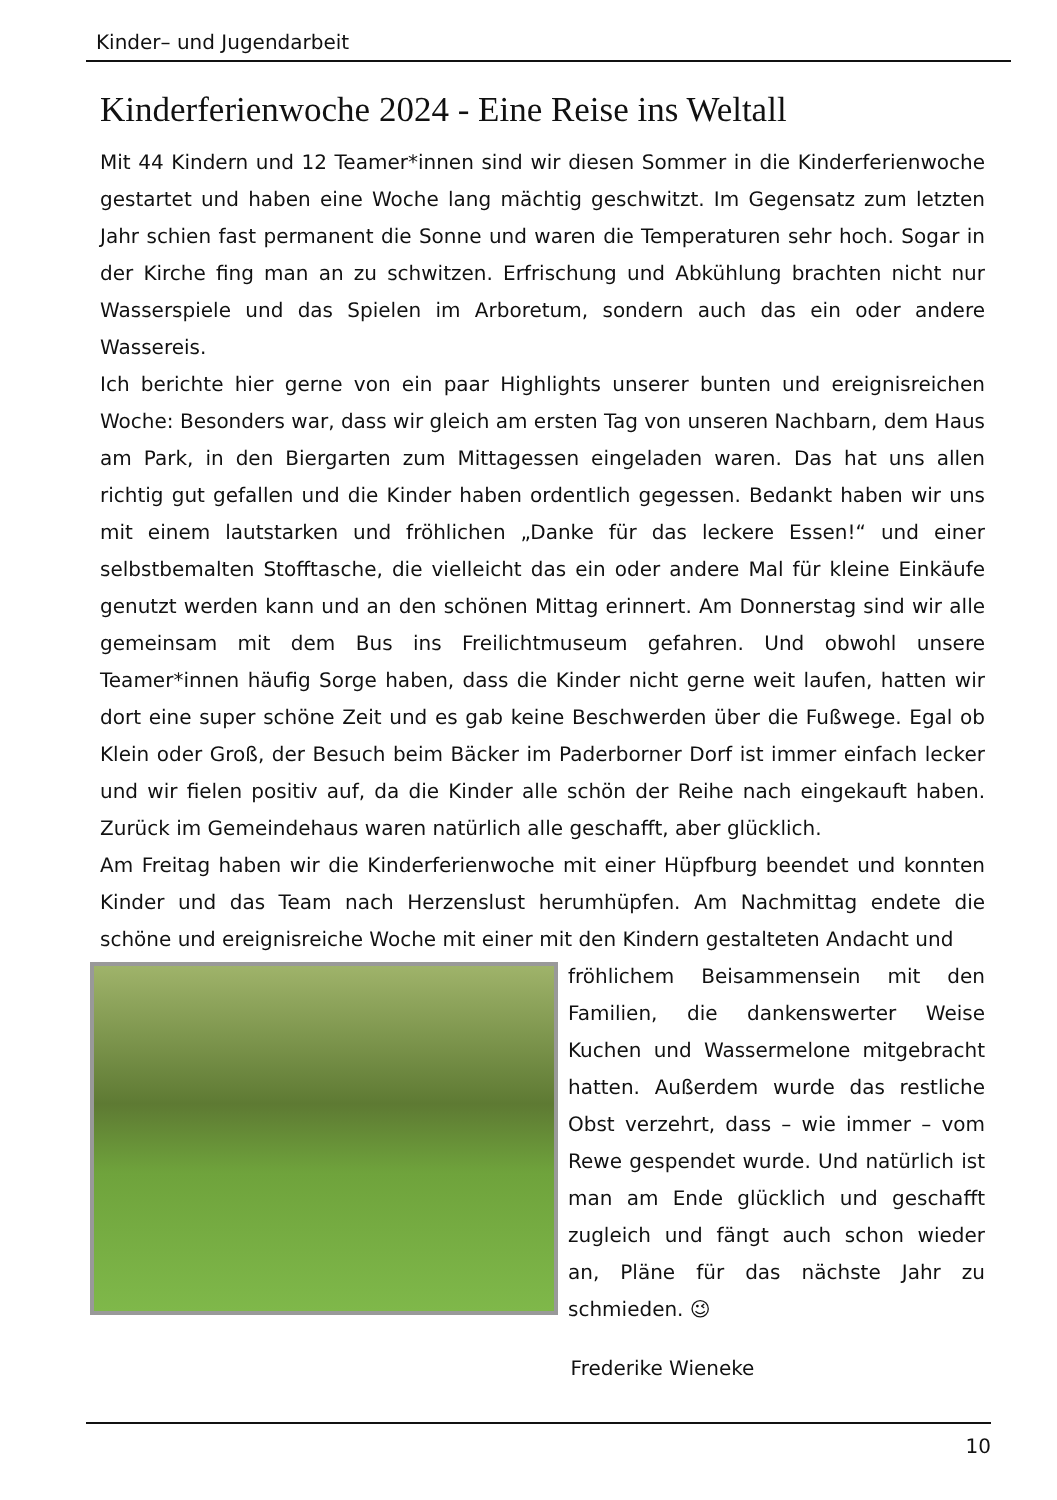Kinder– und Jugendarbeit
Kinderferienwoche 2024 - Eine Reise ins Weltall
Mit 44 Kindern und 12 Teamer*innen sind wir diesen Sommer in die Kinderferienwoche gestartet und haben eine Woche lang mächtig geschwitzt. Im Gegensatz zum letzten Jahr schien fast permanent die Sonne und waren die Temperaturen sehr hoch. Sogar in der Kirche fing man an zu schwitzen. Erfrischung und Abkühlung brachten nicht nur Wasserspiele und das Spielen im Arboretum, sondern auch das ein oder andere Wassereis.
Ich berichte hier gerne von ein paar Highlights unserer bunten und ereignisreichen Woche: Besonders war, dass wir gleich am ersten Tag von unseren Nachbarn, dem Haus am Park, in den Biergarten zum Mittagessen eingeladen waren. Das hat uns allen richtig gut gefallen und die Kinder haben ordentlich gegessen. Bedankt haben wir uns mit einem lautstarken und fröhlichen „Danke für das leckere Essen!“ und einer selbstbemalten Stofftasche, die vielleicht das ein oder andere Mal für kleine Einkäufe genutzt werden kann und an den schönen Mittag erinnert. Am Donnerstag sind wir alle gemeinsam mit dem Bus ins Freilichtmuseum gefahren. Und obwohl unsere Teamer*innen häufig Sorge haben, dass die Kinder nicht gerne weit laufen, hatten wir dort eine super schöne Zeit und es gab keine Beschwerden über die Fußwege. Egal ob Klein oder Groß, der Besuch beim Bäcker im Paderborner Dorf ist immer einfach lecker und wir fielen positiv auf, da die Kinder alle schön der Reihe nach eingekauft haben. Zurück im Gemeindehaus waren natürlich alle geschafft, aber glücklich.
Am Freitag haben wir die Kinderferienwoche mit einer Hüpfburg beendet und konnten Kinder und das Team nach Herzenslust herumhüpfen. Am Nachmittag endete die schöne und ereignisreiche Woche mit einer mit den Kindern gestalteten Andacht und
fröhlichem Beisammensein mit den Familien, die dankenswerter Weise Kuchen und Wassermelone mitgebracht hatten. Außerdem wurde das restliche Obst verzehrt, dass – wie immer – vom Rewe gespendet wurde. Und natürlich ist man am Ende glücklich und geschafft zugleich und fängt auch schon wieder an, Pläne für das nächste Jahr zu schmieden. 😉
Frederike Wieneke
10